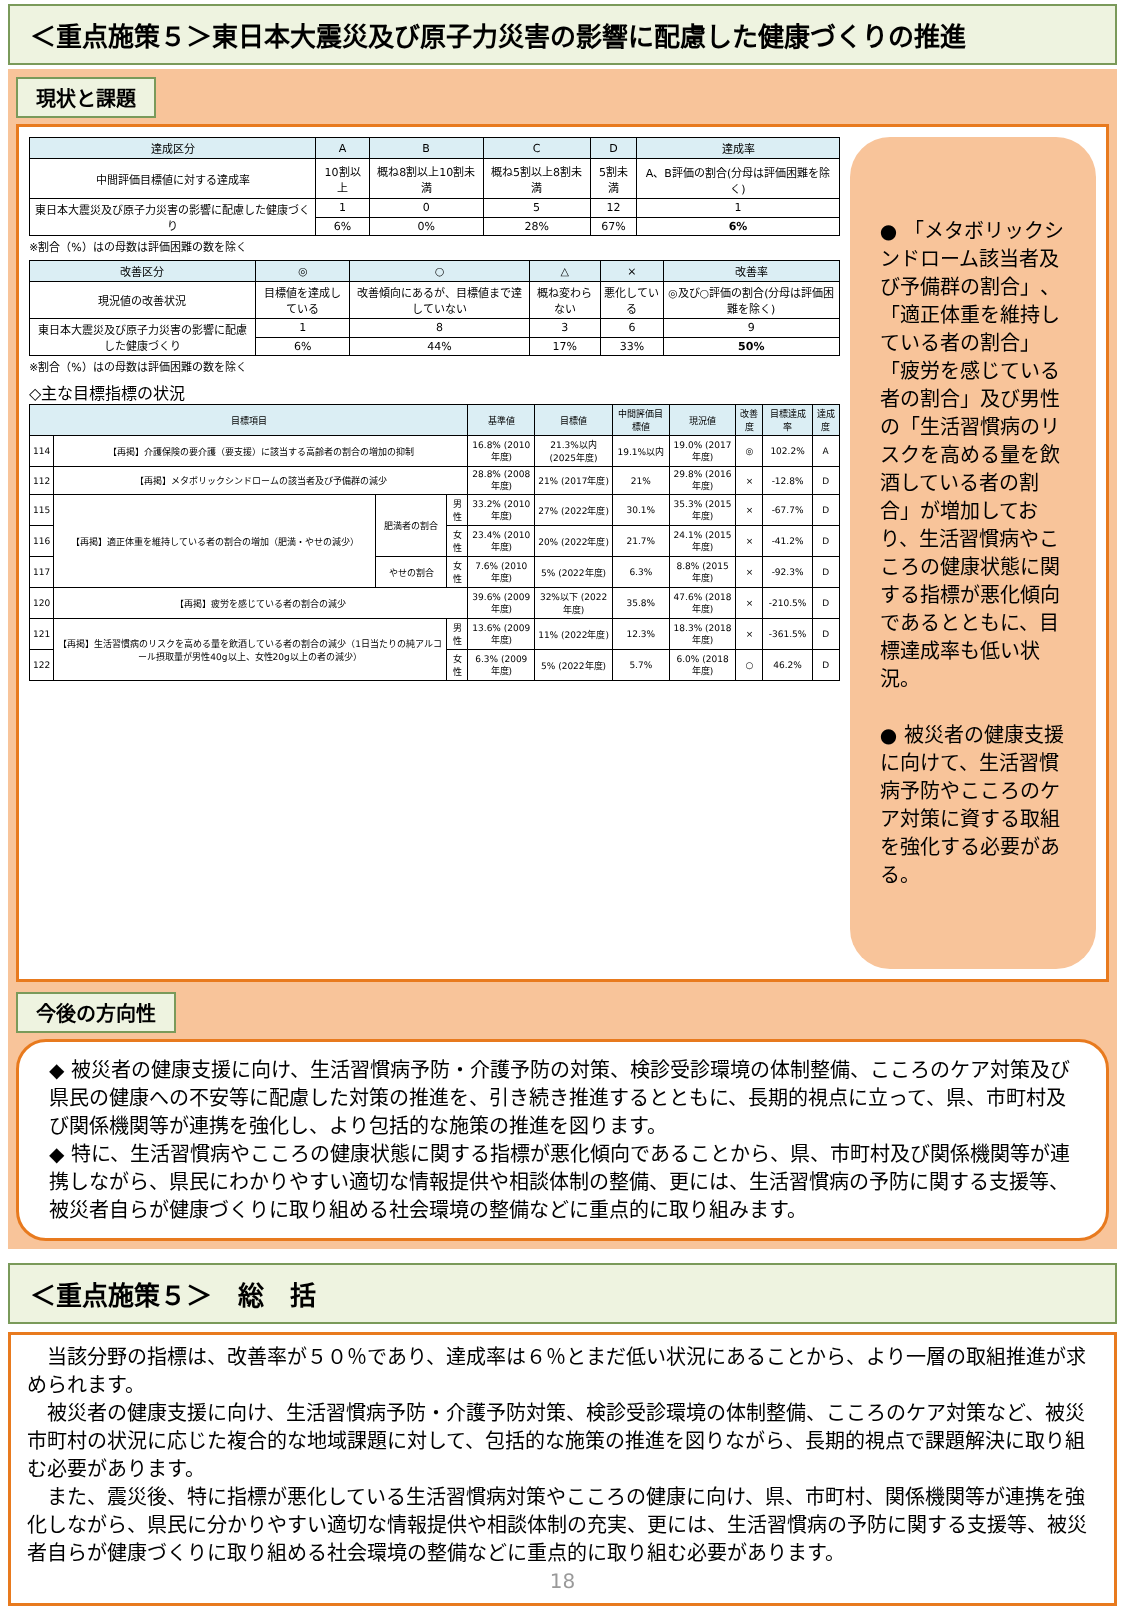＜重点施策５＞東日本大震災及び原子力災害の影響に配慮した健康づくりの推進
現状と課題
| 達成区分 | A | B | C | D | 達成率 |
| --- | --- | --- | --- | --- | --- |
| 中間評価目標値に対する達成率 | 10割以上 | 概ね8割以上10割未満 | 概ね5割以上8割未満 | 5割未満 | A、B評価の割合(分母は評価困難を除く) |
| 東日本大震災及び原子力災害の影響に配慮した健康づくり | 1 | 0 | 5 | 12 | 1 |
| | 6% | 0% | 28% | 67% | 6% |
※割合（%）はの母数は評価困難の数を除く
| 改善区分 | ◎ | ○ | △ | × | 改善率 |
| --- | --- | --- | --- | --- | --- |
| 現況値の改善状況 | 目標値を達成している | 改善傾向にあるが、目標値まで達していない | 概ね変わらない | 悪化している | ◎及び○評価の割合(分母は評価困難を除く) |
| 東日本大震災及び原子力災害の影響に配慮した健康づくり | 1 | 8 | 3 | 6 | 9 |
| | 6% | 44% | 17% | 33% | 50% |
※割合（%）はの母数は評価困難の数を除く
◇主な目標指標の状況
| 目標項目 | | | | 基準値 | 目標値 | 中間評価目標値 | 現況値 | 改善度 | 目標達成率 | 達成度 |
| --- | --- | --- | --- | --- | --- | --- | --- | --- | --- | --- |
| 114 | 【再掲】介護保険の要介護（要支援）に該当する高齢者の割合の増加の抑制 | | | 16.8% (2010年度) | 21.3%以内 (2025年度) | 19.1%以内 | 19.0% (2017年度) | ◎ | 102.2% | A |
| 112 | 【再掲】メタボリックシンドロームの該当者及び予備群の減少 | | | 28.8% (2008年度) | 21% (2017年度) | 21% | 29.8% (2016年度) | × | -12.8% | D |
| 115 | 【再掲】適正体重を維持している者の割合の増加（肥満・やせの減少） | 肥満者の割合 | 男性 | 33.2% (2010年度) | 27% (2022年度) | 30.1% | 35.3% (2015年度) | × | -67.7% | D |
| 116 | | | 女性 | 23.4% (2010年度) | 20% (2022年度) | 21.7% | 24.1% (2015年度) | × | -41.2% | D |
| 117 | | やせの割合 | 女性 | 7.6% (2010年度) | 5% (2022年度) | 6.3% | 8.8% (2015年度) | × | -92.3% | D |
| 120 | 【再掲】疲労を感じている者の割合の減少 | | | 39.6% (2009年度) | 32%以下 (2022年度) | 35.8% | 47.6% (2018年度) | × | -210.5% | D |
| 121 | 【再掲】生活習慣病のリスクを高める量を飲酒している者の割合の減少（1日当たりの純アルコール摂取量が男性40g以上、女性20g以上の者の減少） | | 男性 | 13.6% (2009年度) | 11% (2022年度) | 12.3% | 18.3% (2018年度) | × | -361.5% | D |
| 122 | | | 女性 | 6.3% (2009年度) | 5% (2022年度) | 5.7% | 6.0% (2018年度) | ○ | 46.2% | D |
● 「メタボリックシンドローム該当者及び予備群の割合」、「適正体重を維持している者の割合」「疲労を感じている者の割合」及び男性の「生活習慣病のリスクを高める量を飲酒している者の割合」が増加しており、生活習慣病やこころの健康状態に関する指標が悪化傾向であるとともに、目標達成率も低い状況。
● 被災者の健康支援に向けて、生活習慣病予防やこころのケア対策に資する取組を強化する必要がある。
今後の方向性
◆ 被災者の健康支援に向け、生活習慣病予防・介護予防の対策、検診受診環境の体制整備、こころのケア対策及び県民の健康への不安等に配慮した対策の推進を、引き続き推進するとともに、長期的視点に立って、県、市町村及び関係機関等が連携を強化し、より包括的な施策の推進を図ります。
◆ 特に、生活習慣病やこころの健康状態に関する指標が悪化傾向であることから、県、市町村及び関係機関等が連携しながら、県民にわかりやすい適切な情報提供や相談体制の整備、更には、生活習慣病の予防に関する支援等、被災者自らが健康づくりに取り組める社会環境の整備などに重点的に取り組みます。
＜重点施策５＞　総　括
　当該分野の指標は、改善率が５０％であり、達成率は６％とまだ低い状況にあることから、より一層の取組推進が求められます。
　被災者の健康支援に向け、生活習慣病予防・介護予防対策、検診受診環境の体制整備、こころのケア対策など、被災市町村の状況に応じた複合的な地域課題に対して、包括的な施策の推進を図りながら、長期的視点で課題解決に取り組む必要があります。
　また、震災後、特に指標が悪化している生活習慣病対策やこころの健康に向け、県、市町村、関係機関等が連携を強化しながら、県民に分かりやすい適切な情報提供や相談体制の充実、更には、生活習慣病の予防に関する支援等、被災者自らが健康づくりに取り組める社会環境の整備などに重点的に取り組む必要があります。
18